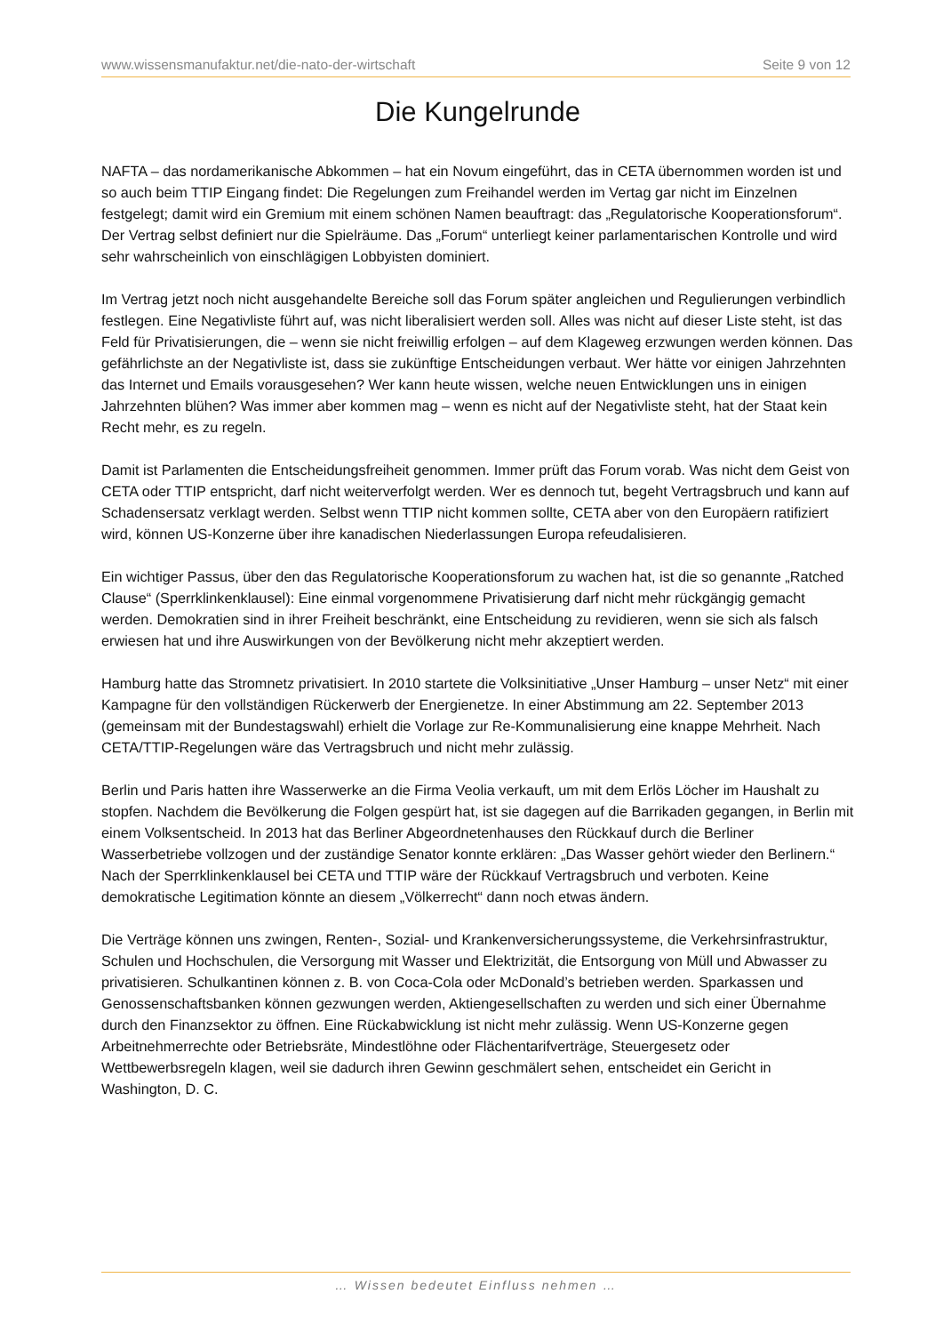www.wissensmanufaktur.net/die-nato-der-wirtschaft Seite 9 von 12
Die Kungelrunde
NAFTA – das nordamerikanische Abkommen – hat ein Novum eingeführt, das in CETA übernommen worden ist und so auch beim TTIP Eingang findet: Die Regelungen zum Freihandel werden im Vertag gar nicht im Einzelnen festgelegt; damit wird ein Gremium mit einem schönen Namen beauftragt: das „Regulatorische Kooperationsforum“. Der Vertrag selbst definiert nur die Spielräume. Das „Forum“ unterliegt keiner parlamentarischen Kontrolle und wird sehr wahrscheinlich von einschlägigen Lobbyisten dominiert.
Im Vertrag jetzt noch nicht ausgehandelte Bereiche soll das Forum später angleichen und Regulierungen verbindlich festlegen. Eine Negativliste führt auf, was nicht liberalisiert werden soll. Alles was nicht auf dieser Liste steht, ist das Feld für Privatisierungen, die – wenn sie nicht freiwillig erfolgen – auf dem Klageweg erzwungen werden können. Das gefährlichste an der Negativliste ist, dass sie zukünftige Entscheidungen verbaut. Wer hätte vor einigen Jahrzehnten das Internet und Emails vorausgesehen? Wer kann heute wissen, welche neuen Entwicklungen uns in einigen Jahrzehnten blühen? Was immer aber kommen mag – wenn es nicht auf der Negativliste steht, hat der Staat kein Recht mehr, es zu regeln.
Damit ist Parlamenten die Entscheidungsfreiheit genommen. Immer prüft das Forum vorab. Was nicht dem Geist von CETA oder TTIP entspricht, darf nicht weiterverfolgt werden. Wer es dennoch tut, begeht Vertragsbruch und kann auf Schadensersatz verklagt werden. Selbst wenn TTIP nicht kommen sollte, CETA aber von den Europäern ratifiziert wird, können US-Konzerne über ihre kanadischen Niederlassungen Europa refeudalisieren.
Ein wichtiger Passus, über den das Regulatorische Kooperationsforum zu wachen hat, ist die so genannte „Ratched Clause“ (Sperrklinkenklausel): Eine einmal vorgenommene Privatisierung darf nicht mehr rückgängig gemacht werden. Demokratien sind in ihrer Freiheit beschränkt, eine Entscheidung zu revidieren, wenn sie sich als falsch erwiesen hat und ihre Auswirkungen von der Bevölkerung nicht mehr akzeptiert werden.
Hamburg hatte das Stromnetz privatisiert. In 2010 startete die Volksinitiative „Unser Hamburg – unser Netz“ mit einer Kampagne für den vollständigen Rückerwerb der Energienetze. In einer Abstimmung am 22. September 2013 (gemeinsam mit der Bundestagswahl) erhielt die Vorlage zur Re-Kommunalisierung eine knappe Mehrheit. Nach CETA/TTIP-Regelungen wäre das Vertragsbruch und nicht mehr zulässig.
Berlin und Paris hatten ihre Wasserwerke an die Firma Veolia verkauft, um mit dem Erlös Löcher im Haushalt zu stopfen. Nachdem die Bevölkerung die Folgen gespürt hat, ist sie dagegen auf die Barrikaden gegangen, in Berlin mit einem Volksentscheid. In 2013 hat das Berliner Abgeordnetenhauses den Rückkauf durch die Berliner Wasserbetriebe vollzogen und der zuständige Senator konnte erklären: „Das Wasser gehört wieder den Berlinern.“ Nach der Sperrklinkenklausel bei CETA und TTIP wäre der Rückkauf Vertragsbruch und verboten. Keine demokratische Legitimation könnte an diesem „Völkerrecht“ dann noch etwas ändern.
Die Verträge können uns zwingen, Renten-, Sozial- und Krankenversicherungssysteme, die Verkehrsinfrastruktur, Schulen und Hochschulen, die Versorgung mit Wasser und Elektrizität, die Entsorgung von Müll und Abwasser zu privatisieren. Schulkantinen können z. B. von Coca-Cola oder McDonald’s betrieben werden. Sparkassen und Genossenschaftsbanken können gezwungen werden, Aktiengesellschaften zu werden und sich einer Übernahme durch den Finanzsektor zu öffnen. Eine Rückabwicklung ist nicht mehr zulässig. Wenn US-Konzerne gegen Arbeitnehmerrechte oder Betriebsräte, Mindestlöhne oder Flächentarifverträge, Steuergesetz oder Wettbewerbsregeln klagen, weil sie dadurch ihren Gewinn geschmälert sehen, entscheidet ein Gericht in Washington, D. C.
… Wissen bedeutet Einfluss nehmen …